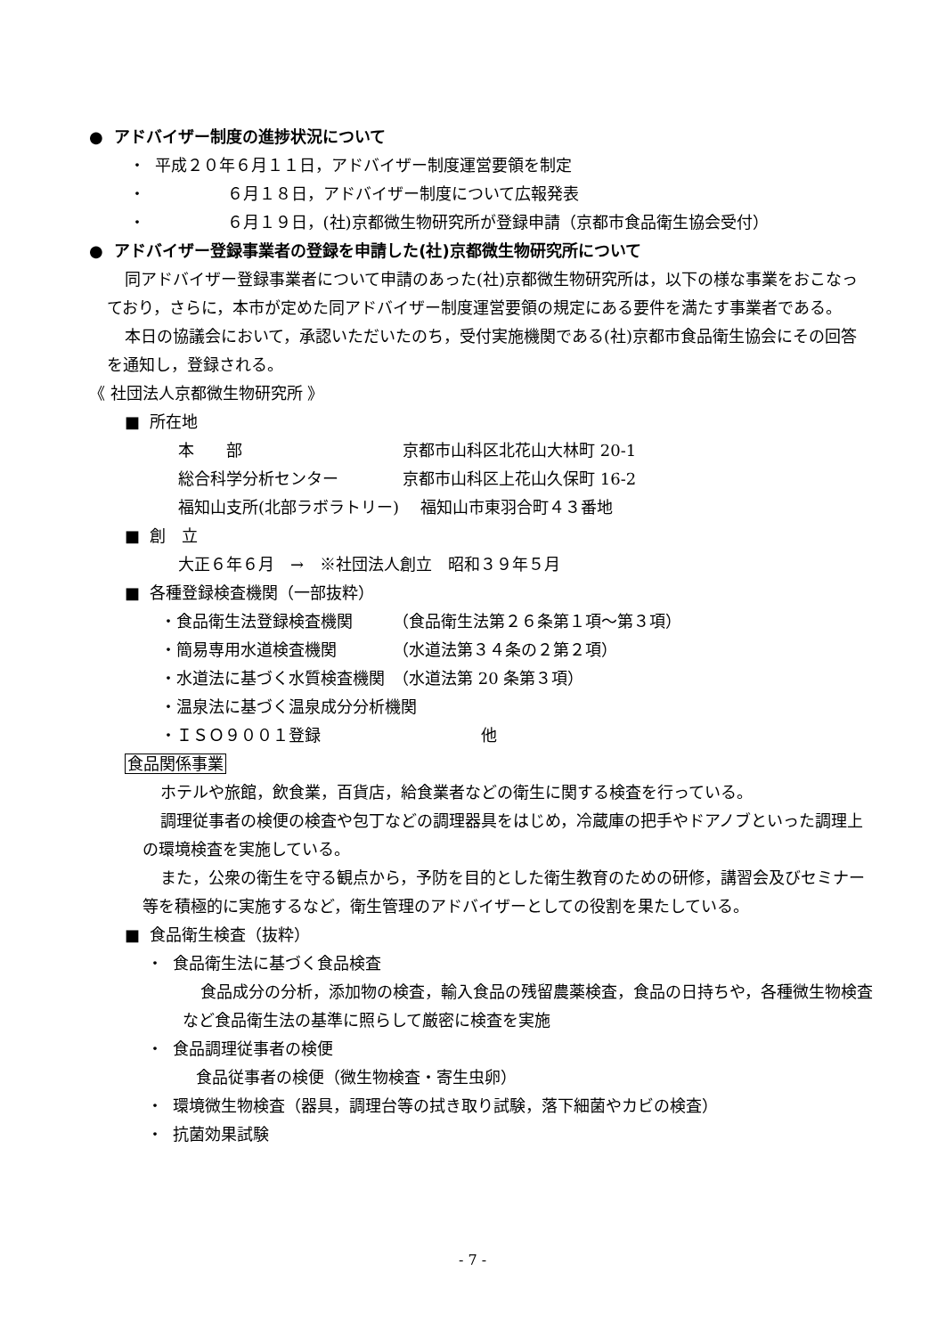● アドバイザー制度の進捗状況について
・ 平成２０年６月１１日，アドバイザー制度運営要領を制定
・ ６月１８日，アドバイザー制度について広報発表
・ ６月１９日，(社)京都微生物研究所が登録申請（京都市食品衛生協会受付）
● アドバイザー登録事業者の登録を申請した(社)京都微生物研究所について
同アドバイザー登録事業者について申請のあった(社)京都微生物研究所は，以下の様な事業をおこなっており，さらに，本市が定めた同アドバイザー制度運営要領の規定にある要件を満たす事業者である。
本日の協議会において，承認いただいたのち，受付実施機関である(社)京都市食品衛生協会にその回答を通知し，登録される。
《 社団法人京都微生物研究所 》
■ 所在地
本　　部　　　　　　　　　　京都市山科区北花山大林町 20-1
総合科学分析センター　　　　京都市山科区上花山久保町 16-2
福知山支所(北部ラボラトリー)　 福知山市東羽合町４３番地
■ 創　立
大正６年６月　→　※社団法人創立　昭和３９年５月
■ 各種登録検査機関（一部抜粋）
・食品衛生法登録検査機関　　　（食品衛生法第２６条第１項～第３項）
・簡易専用水道検査機関　　　　（水道法第３４条の２第２項）
・水道法に基づく水質検査機関　（水道法第 20 条第３項）
・温泉法に基づく温泉成分分析機関
・ＩＳＯ９００１登録　　　　　　　　　　他
食品関係事業
ホテルや旅館，飲食業，百貨店，給食業者などの衛生に関する検査を行っている。
調理従事者の検便の検査や包丁などの調理器具をはじめ，冷蔵庫の把手やドアノブといった調理上の環境検査を実施している。
また，公衆の衛生を守る観点から，予防を目的とした衛生教育のための研修，講習会及びセミナー等を積極的に実施するなど，衛生管理のアドバイザーとしての役割を果たしている。
■ 食品衛生検査（抜粋）
・ 食品衛生法に基づく食品検査
食品成分の分析，添加物の検査，輸入食品の残留農薬検査，食品の日持ちや，各種微生物検査など食品衛生法の基準に照らして厳密に検査を実施
・ 食品調理従事者の検便
食品従事者の検便（微生物検査・寄生虫卵）
・ 環境微生物検査（器具，調理台等の拭き取り試験，落下細菌やカビの検査）
・ 抗菌効果試験
- 7 -